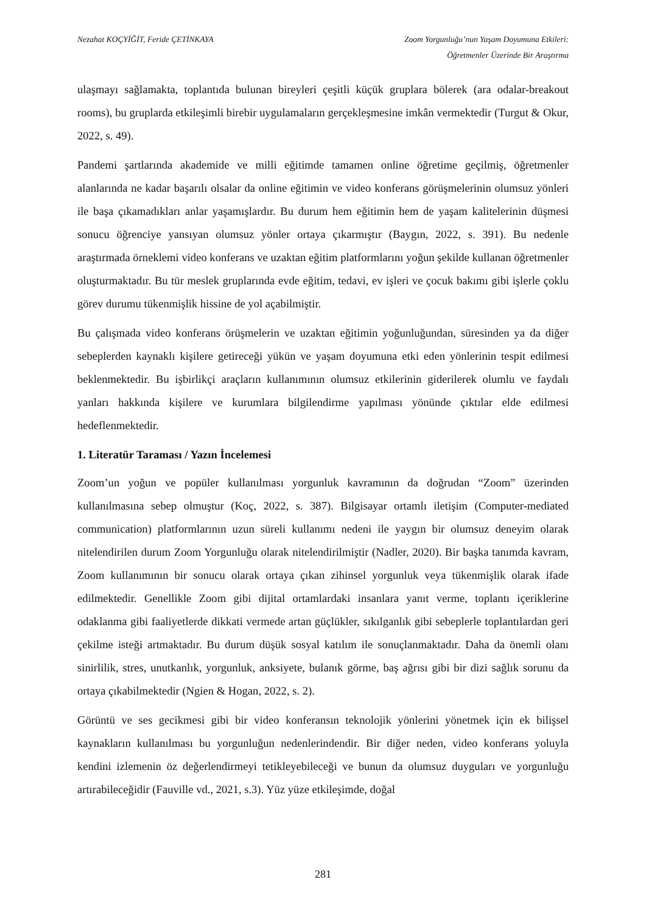Nezahat KOÇYİĞİT, Feride ÇETİNKAYA
Zoom Yorgunluğu’nun Yaşam Doyumuna Etkileri:
Öğretmenler Üzerinde Bir Araştırma
ulaşmayı sağlamakta, toplantıda bulunan bireyleri çeşitli küçük gruplara bölerek (ara odalar-breakout rooms), bu gruplarda etkileşimli birebir uygulamaların gerçekleşmesine imkân vermektedir (Turgut & Okur, 2022, s. 49).
Pandemi şartlarında akademide ve milli eğitimde tamamen online öğretime geçilmiş, öğretmenler alanlarında ne kadar başarılı olsalar da online eğitimin ve video konferans görüşmelerinin olumsuz yönleri ile başa çıkamadıkları anlar yaşamışlardır. Bu durum hem eğitimin hem de yaşam kalitelerinin düşmesi sonucu öğrenciye yansıyan olumsuz yönler ortaya çıkarmıştır (Baygın, 2022, s. 391). Bu nedenle araştırmada örneklemi video konferans ve uzaktan eğitim platformlarını yoğun şekilde kullanan öğretmenler oluşturmaktadır. Bu tür meslek gruplarında evde eğitim, tedavi, ev işleri ve çocuk bakımı gibi işlerle çoklu görev durumu tükenmişlik hissine de yol açabilmiştir.
Bu çalışmada video konferans örüşmelerin ve uzaktan eğitimin yoğunluğundan, süresinden ya da diğer sebeplerden kaynaklı kişilere getireceği yükün ve yaşam doyumuna etki eden yönlerinin tespit edilmesi beklenmektedir. Bu işbirlikçi araçların kullanımının olumsuz etkilerinin giderilerek olumlu ve faydalı yanları hakkında kişilere ve kurumlara bilgilendirme yapılması yönünde çıktılar elde edilmesi hedeflenmektedir.
1. Literatür Taraması / Yazın İncelemesi
Zoom’un yoğun ve popüler kullanılması yorgunluk kavramının da doğrudan “Zoom” üzerinden kullanılmasına sebep olmuştur (Koç, 2022, s. 387). Bilgisayar ortamlı iletişim (Computer-mediated communication) platformlarının uzun süreli kullanımı nedeni ile yaygın bir olumsuz deneyim olarak nitelendirilen durum Zoom Yorgunluğu olarak nitelendirilmiştir (Nadler, 2020). Bir başka tanımda kavram, Zoom kullanımının bir sonucu olarak ortaya çıkan zihinsel yorgunluk veya tükenmişlik olarak ifade edilmektedir. Genellikle Zoom gibi dijital ortamlardaki insanlara yanıt verme, toplantı içeriklerine odaklanma gibi faaliyetlerde dikkati vermede artan güçlükler, sıkılganlık gibi sebeplerle toplantılardan geri çekilme isteği artmaktadır. Bu durum düşük sosyal katılım ile sonuçlanmaktadır. Daha da önemli olanı sinirlilik, stres, unutkanlık, yorgunluk, anksiyete, bulanık görme, baş ağrısı gibi bir dizi sağlık sorunu da ortaya çıkabilmektedir (Ngien & Hogan, 2022, s. 2).
Görüntü ve ses gecikmesi gibi bir video konferansın teknolojik yönlerini yönetmek için ek bilişsel kaynakların kullanılması bu yorgunluğun nedenlerindendir. Bir diğer neden, video konferans yoluyla kendini izlemenin öz değerlendirmeyi tetikleyebileceği ve bunun da olumsuz duyguları ve yorgunluğu artırabileceğidir (Fauville vd., 2021, s.3). Yüz yüze etkileşimde, doğal
281